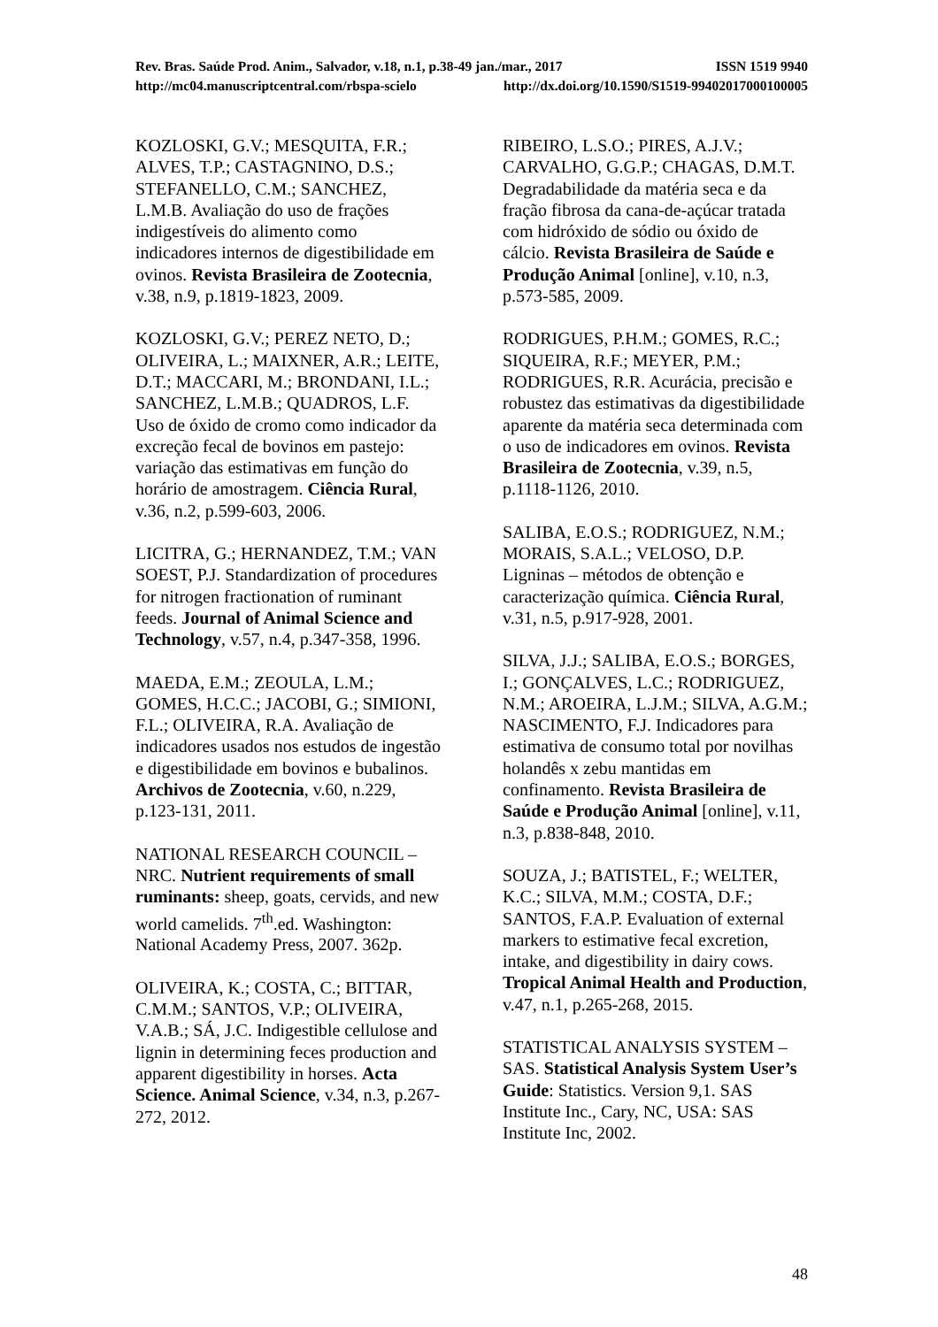Rev. Bras. Saúde Prod. Anim., Salvador, v.18, n.1, p.38-49 jan./mar., 2017 ISSN 1519 9940
http://mc04.manuscriptcentral.com/rbspa-scielo http://dx.doi.org/10.1590/S1519-99402017000100005
KOZLOSKI, G.V.; MESQUITA, F.R.; ALVES, T.P.; CASTAGNINO, D.S.; STEFANELLO, C.M.; SANCHEZ, L.M.B. Avaliação do uso de frações indigestíveis do alimento como indicadores internos de digestibilidade em ovinos. Revista Brasileira de Zootecnia, v.38, n.9, p.1819-1823, 2009.
KOZLOSKI, G.V.; PEREZ NETO, D.; OLIVEIRA, L.; MAIXNER, A.R.; LEITE, D.T.; MACCARI, M.; BRONDANI, I.L.; SANCHEZ, L.M.B.; QUADROS, L.F. Uso de óxido de cromo como indicador da excreção fecal de bovinos em pastejo: variação das estimativas em função do horário de amostragem. Ciência Rural, v.36, n.2, p.599-603, 2006.
LICITRA, G.; HERNANDEZ, T.M.; VAN SOEST, P.J. Standardization of procedures for nitrogen fractionation of ruminant feeds. Journal of Animal Science and Technology, v.57, n.4, p.347-358, 1996.
MAEDA, E.M.; ZEOULA, L.M.; GOMES, H.C.C.; JACOBI, G.; SIMIONI, F.L.; OLIVEIRA, R.A. Avaliação de indicadores usados nos estudos de ingestão e digestibilidade em bovinos e bubalinos. Archivos de Zootecnia, v.60, n.229, p.123-131, 2011.
NATIONAL RESEARCH COUNCIL – NRC. Nutrient requirements of small ruminants: sheep, goats, cervids, and new world camelids. 7<sup>th</sup>.ed. Washington: National Academy Press, 2007. 362p.
OLIVEIRA, K.; COSTA, C.; BITTAR, C.M.M.; SANTOS, V.P.; OLIVEIRA, V.A.B.; SÁ, J.C. Indigestible cellulose and lignin in determining feces production and apparent digestibility in horses. Acta Science. Animal Science, v.34, n.3, p.267-272, 2012.
RIBEIRO, L.S.O.; PIRES, A.J.V.; CARVALHO, G.G.P.; CHAGAS, D.M.T. Degradabilidade da matéria seca e da fração fibrosa da cana-de-açúcar tratada com hidróxido de sódio ou óxido de cálcio. Revista Brasileira de Saúde e Produção Animal [online], v.10, n.3, p.573-585, 2009.
RODRIGUES, P.H.M.; GOMES, R.C.; SIQUEIRA, R.F.; MEYER, P.M.; RODRIGUES, R.R. Acurácia, precisão e robustez das estimativas da digestibilidade aparente da matéria seca determinada com o uso de indicadores em ovinos. Revista Brasileira de Zootecnia, v.39, n.5, p.1118-1126, 2010.
SALIBA, E.O.S.; RODRIGUEZ, N.M.; MORAIS, S.A.L.; VELOSO, D.P. Ligninas – métodos de obtenção e caracterização química. Ciência Rural, v.31, n.5, p.917-928, 2001.
SILVA, J.J.; SALIBA, E.O.S.; BORGES, I.; GONÇALVES, L.C.; RODRIGUEZ, N.M.; AROEIRA, L.J.M.; SILVA, A.G.M.; NASCIMENTO, F.J. Indicadores para estimativa de consumo total por novilhas holandês x zebu mantidas em confinamento. Revista Brasileira de Saúde e Produção Animal [online], v.11, n.3, p.838-848, 2010.
SOUZA, J.; BATISTEL, F.; WELTER, K.C.; SILVA, M.M.; COSTA, D.F.; SANTOS, F.A.P. Evaluation of external markers to estimative fecal excretion, intake, and digestibility in dairy cows. Tropical Animal Health and Production, v.47, n.1, p.265-268, 2015.
STATISTICAL ANALYSIS SYSTEM – SAS. Statistical Analysis System User’s Guide: Statistics. Version 9,1. SAS Institute Inc., Cary, NC, USA: SAS Institute Inc, 2002.
48